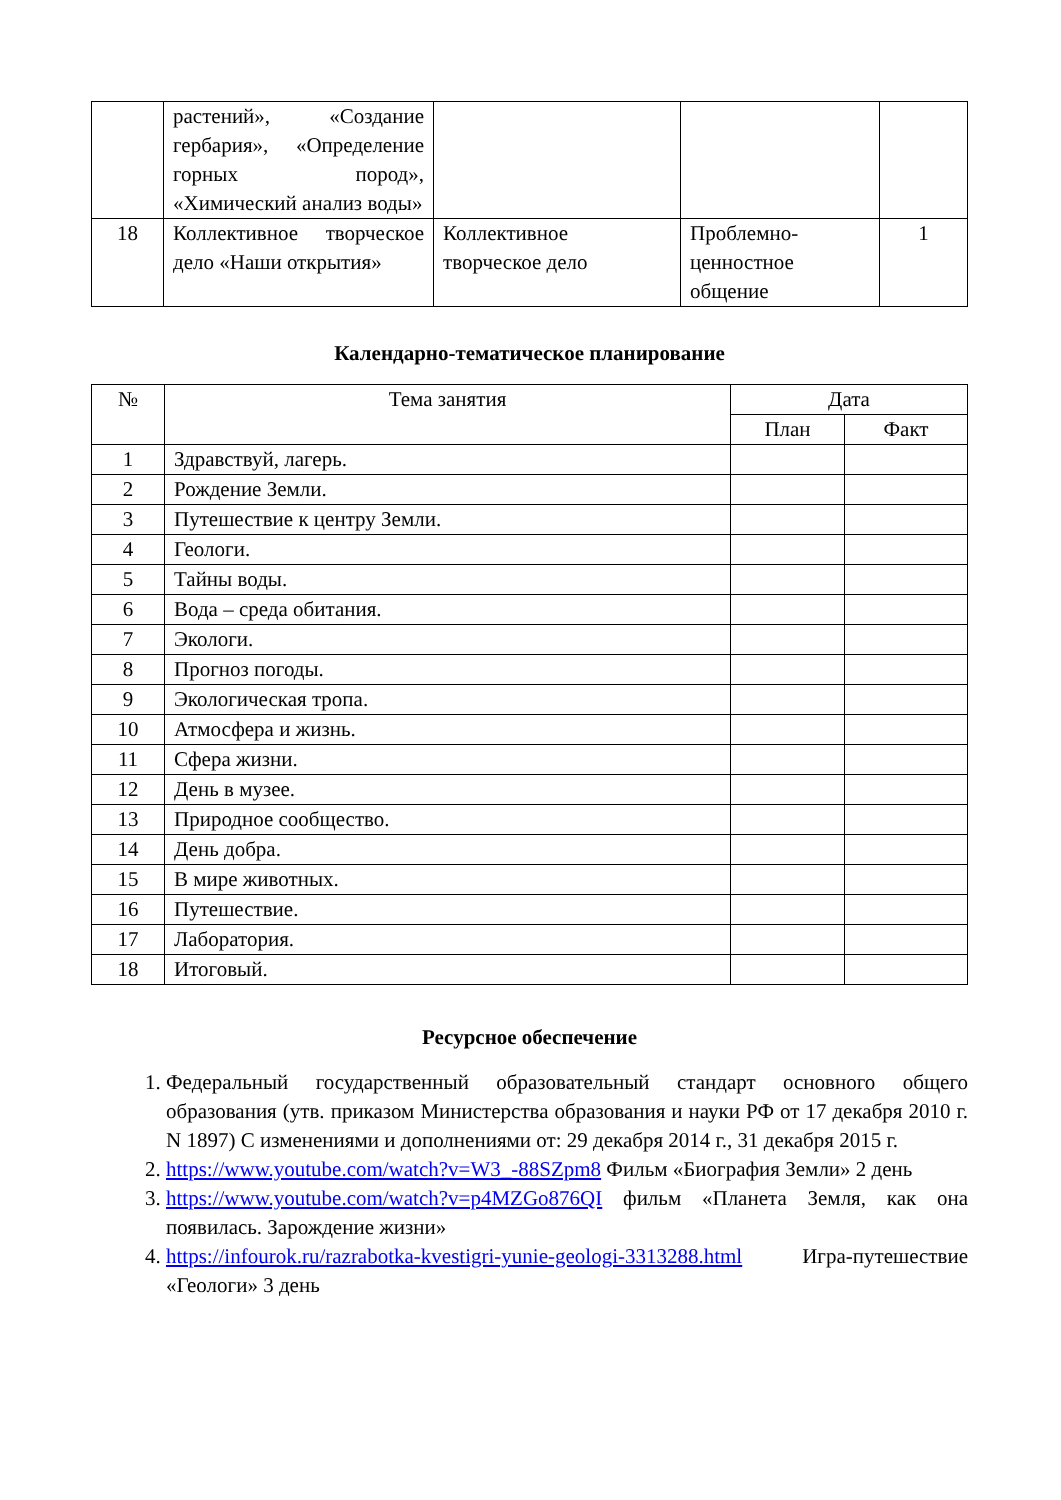| | растений», «Создание гербария», «Определение горных пород», «Химический анализ воды» | | | |
| 18 | Коллективное творческое дело «Наши открытия» | Коллективное творческое дело | Проблемно-ценностное общение | 1 |
Календарно-тематическое планирование
| № | Тема занятия | Дата | |
| --- | --- | --- | --- |
| | | План | Факт |
| 1 | Здравствуй, лагерь. | | |
| 2 | Рождение Земли. | | |
| 3 | Путешествие к центру Земли. | | |
| 4 | Геологи. | | |
| 5 | Тайны воды. | | |
| 6 | Вода – среда обитания. | | |
| 7 | Экологи. | | |
| 8 | Прогноз погоды. | | |
| 9 | Экологическая тропа. | | |
| 10 | Атмосфера и жизнь. | | |
| 11 | Сфера жизни. | | |
| 12 | День в музее. | | |
| 13 | Природное сообщество. | | |
| 14 | День добра. | | |
| 15 | В мире животных. | | |
| 16 | Путешествие. | | |
| 17 | Лаборатория. | | |
| 18 | Итоговый. | | |
Ресурсное обеспечение
1. Федеральный государственный образовательный стандарт основного общего образования (утв. приказом Министерства образования и науки РФ от 17 декабря 2010 г. N 1897) С изменениями и дополнениями от: 29 декабря 2014 г., 31 декабря 2015 г.
2. https://www.youtube.com/watch?v=W3_-88SZpm8 Фильм «Биография Земли» 2 день
3. https://www.youtube.com/watch?v=p4MZGo876QI фильм «Планета Земля, как она появилась. Зарождение жизни»
4. https://infourok.ru/razrabotka-kvestigri-yunie-geologi-3313288.html Игра-путешествие «Геологи» 3 день